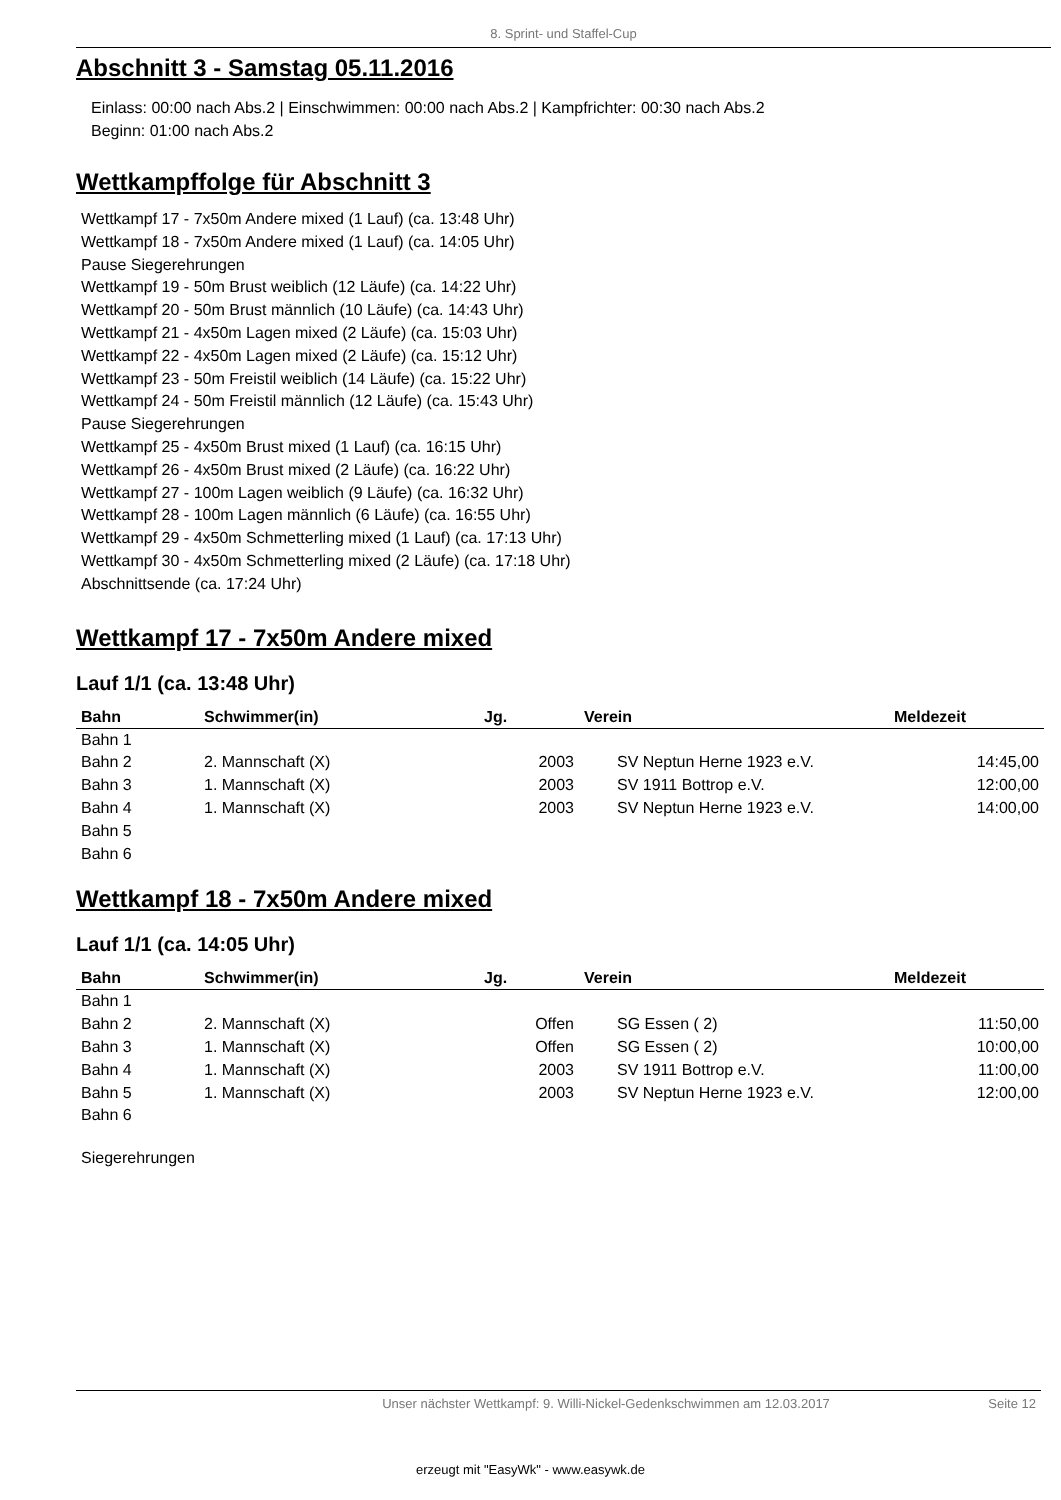8. Sprint- und Staffel-Cup
Abschnitt 3 - Samstag 05.11.2016
Einlass: 00:00 nach Abs.2 | Einschwimmen: 00:00 nach Abs.2 | Kampfrichter: 00:30 nach Abs.2
Beginn: 01:00 nach Abs.2
Wettkampffolge für Abschnitt 3
Wettkampf 17 - 7x50m Andere mixed (1 Lauf) (ca. 13:48 Uhr)
Wettkampf 18 - 7x50m Andere mixed (1 Lauf) (ca. 14:05 Uhr)
Pause Siegerehrungen
Wettkampf 19 - 50m Brust weiblich (12 Läufe) (ca. 14:22 Uhr)
Wettkampf 20 - 50m Brust männlich (10 Läufe) (ca. 14:43 Uhr)
Wettkampf 21 - 4x50m Lagen mixed (2 Läufe) (ca. 15:03 Uhr)
Wettkampf 22 - 4x50m Lagen mixed (2 Läufe) (ca. 15:12 Uhr)
Wettkampf 23 - 50m Freistil weiblich (14 Läufe) (ca. 15:22 Uhr)
Wettkampf 24 - 50m Freistil männlich (12 Läufe) (ca. 15:43 Uhr)
Pause Siegerehrungen
Wettkampf 25 - 4x50m Brust mixed (1 Lauf) (ca. 16:15 Uhr)
Wettkampf 26 - 4x50m Brust mixed (2 Läufe) (ca. 16:22 Uhr)
Wettkampf 27 - 100m Lagen weiblich (9 Läufe) (ca. 16:32 Uhr)
Wettkampf 28 - 100m Lagen männlich (6 Läufe) (ca. 16:55 Uhr)
Wettkampf 29 - 4x50m Schmetterling mixed (1 Lauf) (ca. 17:13 Uhr)
Wettkampf 30 - 4x50m Schmetterling mixed (2 Läufe) (ca. 17:18 Uhr)
Abschnittsende (ca. 17:24 Uhr)
Wettkampf 17 - 7x50m Andere mixed
Lauf 1/1 (ca. 13:48 Uhr)
| Bahn | Schwimmer(in) | Jg. | Verein | Meldezeit |
| --- | --- | --- | --- | --- |
| Bahn 1 | | | | |
| Bahn 2 | 2. Mannschaft (X) | 2003 | SV Neptun Herne 1923 e.V. | 14:45,00 |
| Bahn 3 | 1. Mannschaft (X) | 2003 | SV 1911 Bottrop e.V. | 12:00,00 |
| Bahn 4 | 1. Mannschaft (X) | 2003 | SV Neptun Herne 1923 e.V. | 14:00,00 |
| Bahn 5 | | | | |
| Bahn 6 | | | | |
Wettkampf 18 - 7x50m Andere mixed
Lauf 1/1 (ca. 14:05 Uhr)
| Bahn | Schwimmer(in) | Jg. | Verein | Meldezeit |
| --- | --- | --- | --- | --- |
| Bahn 1 | | | | |
| Bahn 2 | 2. Mannschaft (X) | Offen | SG Essen ( 2) | 11:50,00 |
| Bahn 3 | 1. Mannschaft (X) | Offen | SG Essen ( 2) | 10:00,00 |
| Bahn 4 | 1. Mannschaft (X) | 2003 | SV 1911 Bottrop e.V. | 11:00,00 |
| Bahn 5 | 1. Mannschaft (X) | 2003 | SV Neptun Herne 1923 e.V. | 12:00,00 |
| Bahn 6 | | | | |
Siegerehrungen
Unser nächster Wettkampf: 9. Willi-Nickel-Gedenkschwimmen am 12.03.2017 Seite 12
erzeugt mit "EasyWk" - www.easywk.de